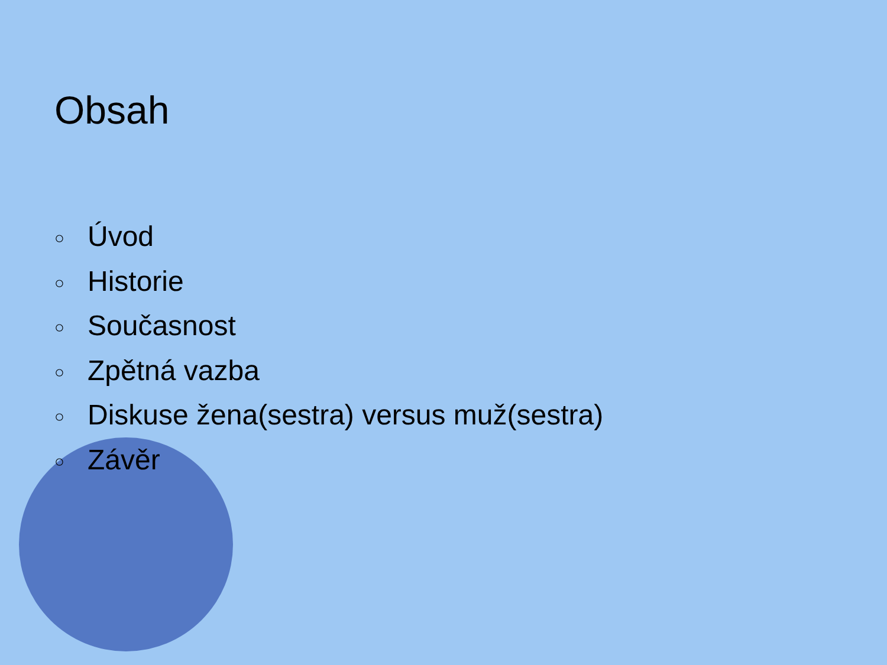Obsah
○ Úvod
○ Historie
○ Současnost
○ Zpětná vazba
○ Diskuse žena(sestra) versus muž(sestra)
○ Závěr